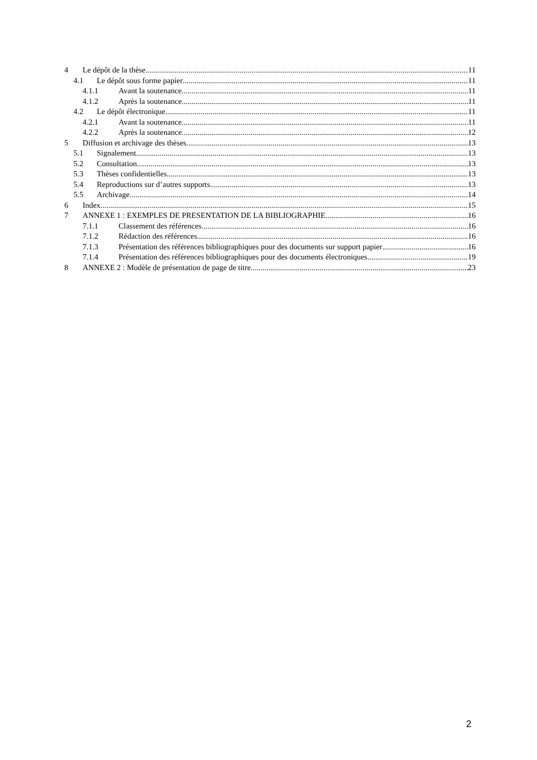4 Le dépôt de la thèse 11
4.1 Le dépôt sous forme papier 11
4.1.1 Avant la soutenance 11
4.1.2 Après la soutenance 11
4.2 Le dépôt électronique 11
4.2.1 Avant la soutenance 11
4.2.2 Après la soutenance 12
5 Diffusion et archivage des thèses 13
5.1 Signalement 13
5.2 Consultation 13
5.3 Thèses confidentielles 13
5.4 Reproductions sur d’autres supports 13
5.5 Archivage 14
6 Index 15
7 ANNEXE 1 : EXEMPLES DE PRESENTATION DE LA BIBLIOGRAPHIE 16
7.1.1 Classement des références 16
7.1.2 Rédaction des références 16
7.1.3 Présentation des références bibliographiques pour des documents sur support papier 16
7.1.4 Présentation des références bibliographiques pour des documents électroniques 19
8 ANNEXE 2 : Modèle de présentation de page de titre 23
2